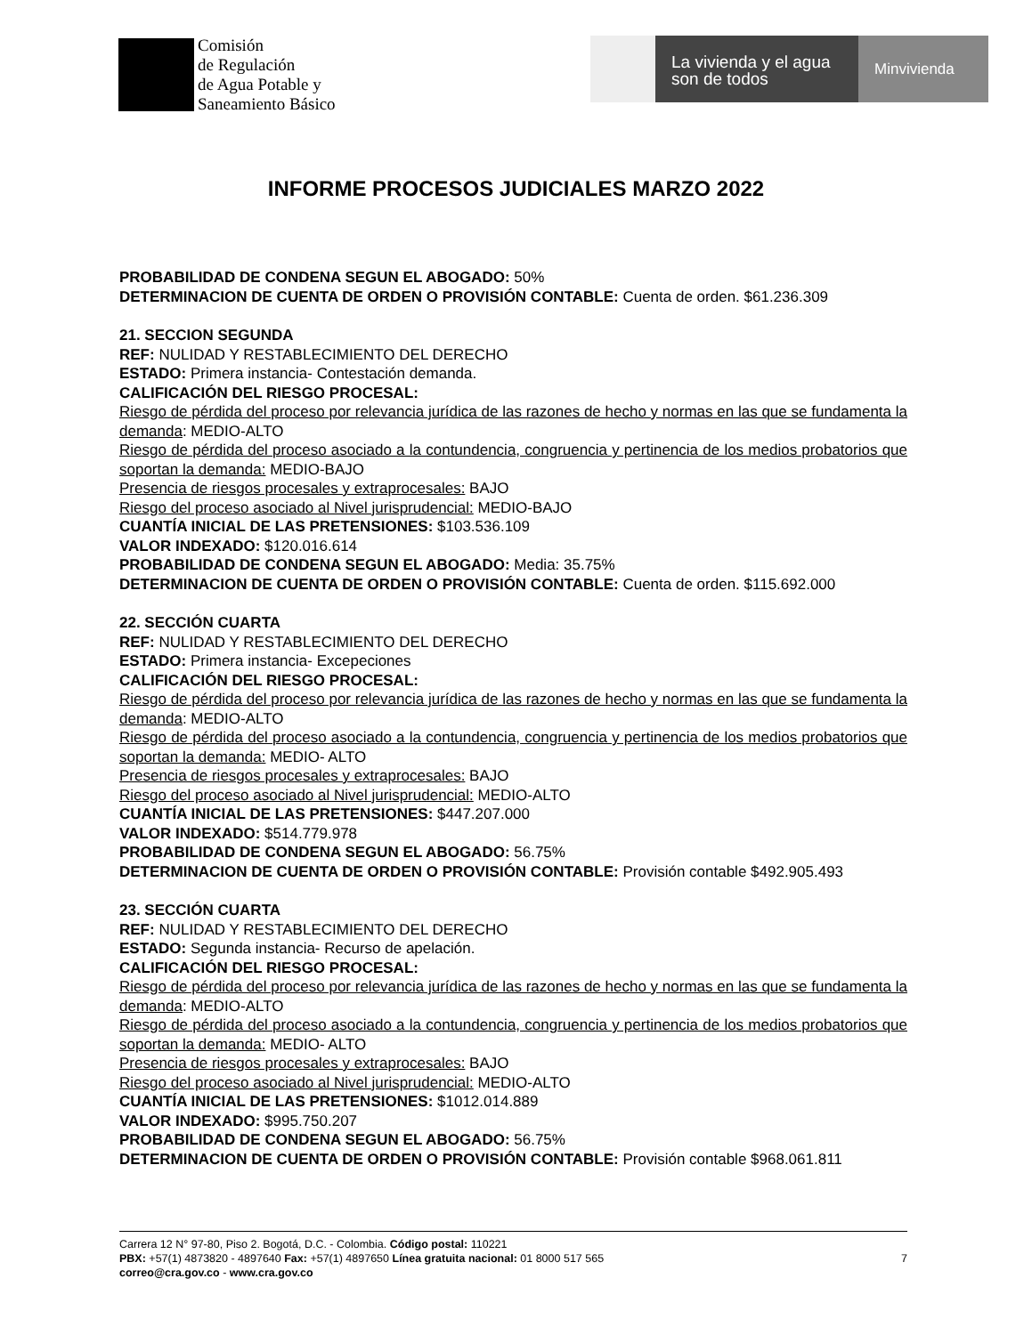Comisión
de Regulación
de Agua Potable y
Saneamiento Básico
La vivienda y el agua
son de todos
Minvivienda
INFORME PROCESOS JUDICIALES MARZO 2022
PROBABILIDAD DE CONDENA SEGUN EL ABOGADO: 50%
DETERMINACION DE CUENTA DE ORDEN O PROVISIÓN CONTABLE: Cuenta de orden. $61.236.309
21. SECCION SEGUNDA
REF: NULIDAD Y RESTABLECIMIENTO DEL DERECHO
ESTADO: Primera instancia- Contestación demanda.
CALIFICACIÓN DEL RIESGO PROCESAL:
Riesgo de pérdida del proceso por relevancia jurídica de las razones de hecho y normas en las que se fundamenta la demanda: MEDIO-ALTO
Riesgo de pérdida del proceso asociado a la contundencia, congruencia y pertinencia de los medios probatorios que soportan la demanda: MEDIO-BAJO
Presencia de riesgos procesales y extraprocesales: BAJO
Riesgo del proceso asociado al Nivel jurisprudencial: MEDIO-BAJO
CUANTÍA INICIAL DE LAS PRETENSIONES: $103.536.109
VALOR INDEXADO: $120.016.614
PROBABILIDAD DE CONDENA SEGUN EL ABOGADO: Media: 35.75%
DETERMINACION DE CUENTA DE ORDEN O PROVISIÓN CONTABLE: Cuenta de orden. $115.692.000
22. SECCIÓN CUARTA
REF: NULIDAD Y RESTABLECIMIENTO DEL DERECHO
ESTADO: Primera instancia- Excepeciones
CALIFICACIÓN DEL RIESGO PROCESAL:
Riesgo de pérdida del proceso por relevancia jurídica de las razones de hecho y normas en las que se fundamenta la demanda: MEDIO-ALTO
Riesgo de pérdida del proceso asociado a la contundencia, congruencia y pertinencia de los medios probatorios que soportan la demanda: MEDIO- ALTO
Presencia de riesgos procesales y extraprocesales: BAJO
Riesgo del proceso asociado al Nivel jurisprudencial: MEDIO-ALTO
CUANTÍA INICIAL DE LAS PRETENSIONES: $447.207.000
VALOR INDEXADO: $514.779.978
PROBABILIDAD DE CONDENA SEGUN EL ABOGADO: 56.75%
DETERMINACION DE CUENTA DE ORDEN O PROVISIÓN CONTABLE: Provisión contable $492.905.493
23. SECCIÓN CUARTA
REF: NULIDAD Y RESTABLECIMIENTO DEL DERECHO
ESTADO: Segunda instancia- Recurso de apelación.
CALIFICACIÓN DEL RIESGO PROCESAL:
Riesgo de pérdida del proceso por relevancia jurídica de las razones de hecho y normas en las que se fundamenta la demanda: MEDIO-ALTO
Riesgo de pérdida del proceso asociado a la contundencia, congruencia y pertinencia de los medios probatorios que soportan la demanda: MEDIO- ALTO
Presencia de riesgos procesales y extraprocesales: BAJO
Riesgo del proceso asociado al Nivel jurisprudencial: MEDIO-ALTO
CUANTÍA INICIAL DE LAS PRETENSIONES: $1012.014.889
VALOR INDEXADO: $995.750.207
PROBABILIDAD DE CONDENA SEGUN EL ABOGADO: 56.75%
DETERMINACION DE CUENTA DE ORDEN O PROVISIÓN CONTABLE: Provisión contable $968.061.811
Carrera 12 N° 97-80, Piso 2. Bogotá, D.C. - Colombia. Código postal: 110221
PBX: +57(1) 4873820 - 4897640 Fax: +57(1) 4897650 Línea gratuita nacional: 01 8000 517 565
correo@cra.gov.co - www.cra.gov.co
7